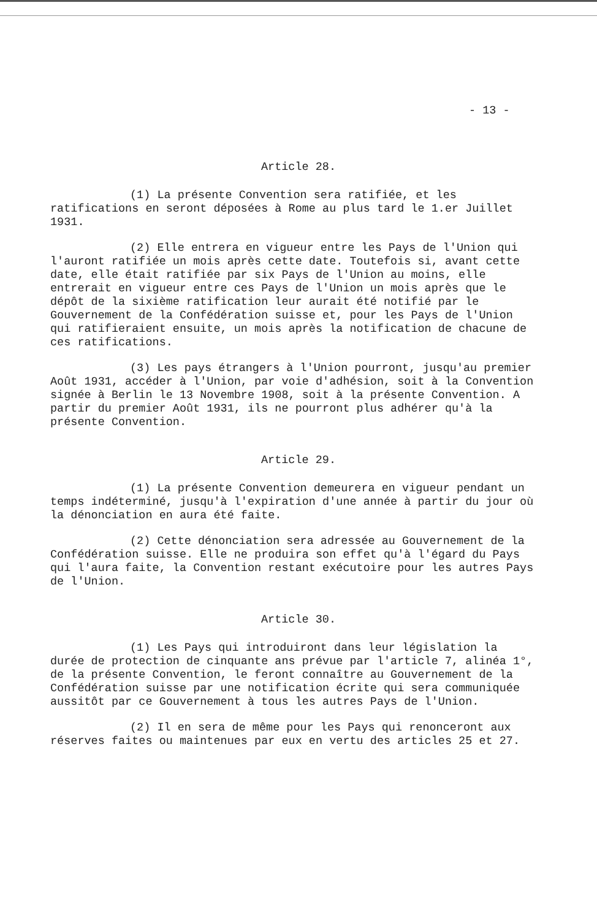- 13 -
Article 28.
(1) La présente Convention sera ratifiée, et les ratifications en seront déposées à Rome au plus tard le 1.er Juillet 1931.
(2) Elle entrera en vigueur entre les Pays de l'Union qui l'auront ratifiée un mois après cette date. Toutefois si, avant cette date, elle était ratifiée par six Pays de l'Union au moins, elle entrerait en vigueur entre ces Pays de l'Union un mois après que le dépôt de la sixième ratification leur aurait été notifié par le Gouvernement de la Confédération suisse et, pour les Pays de l'Union qui ratifieraient ensuite, un mois après la notification de chacune de ces ratifications.
(3) Les pays étrangers à l'Union pourront, jusqu'au premier Août 1931, accéder à l'Union, par voie d'adhésion, soit à la Convention signée à Berlin le 13 Novembre 1908, soit à la présente Convention. A partir du premier Août 1931, ils ne pourront plus adhérer qu'à la présente Convention.
Article 29.
(1) La présente Convention demeurera en vigueur pendant un temps indéterminé, jusqu'à l'expiration d'une année à partir du jour où la dénonciation en aura été faite.
(2) Cette dénonciation sera adressée au Gouvernement de la Confédération suisse. Elle ne produira son effet qu'à l'égard du Pays qui l'aura faite, la Convention restant exécutoire pour les autres Pays de l'Union.
Article 30.
(1) Les Pays qui introduiront dans leur législation la durée de protection de cinquante ans prévue par l'article 7, alinéa 1°, de la présente Convention, le feront connaître au Gouvernement de la Confédération suisse par une notification écrite qui sera communiquée aussitôt par ce Gouvernement à tous les autres Pays de l'Union.
(2) Il en sera de même pour les Pays qui renonceront aux réserves faites ou maintenues par eux en vertu des articles 25 et 27.